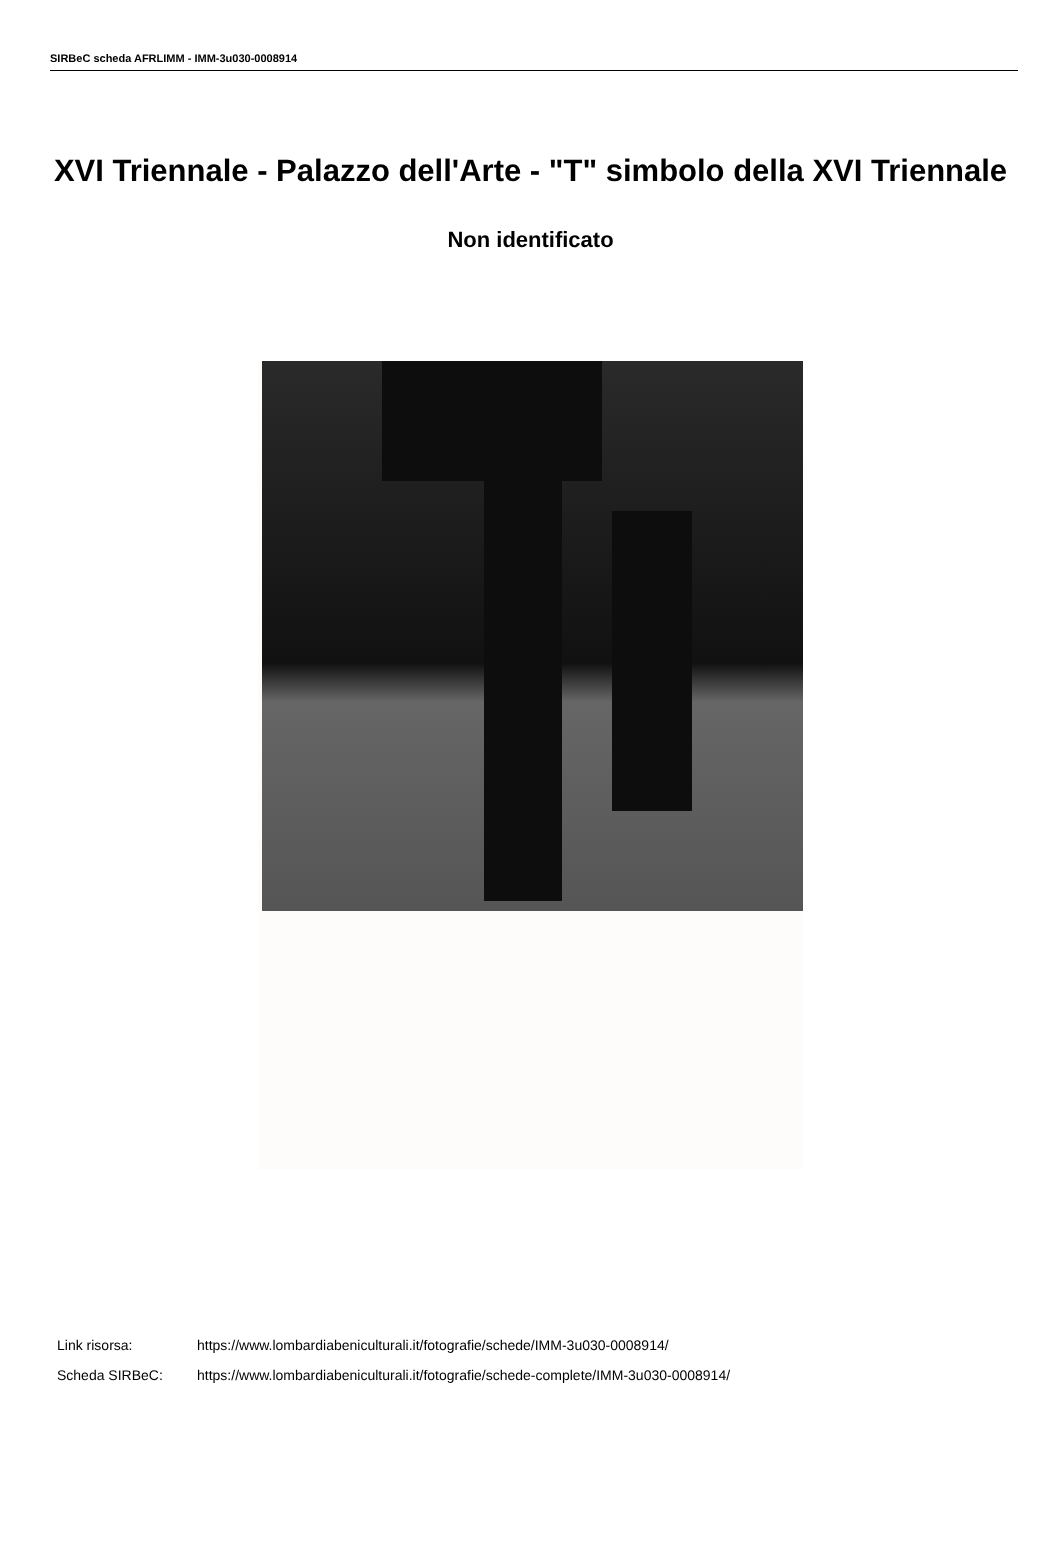SIRBeC scheda AFRLIMM - IMM-3u030-0008914
XVI Triennale - Palazzo dell'Arte - "T" simbolo della XVI Triennale
Non identificato
Link risorsa: https://www.lombardiabeniculturali.it/fotografie/schede/IMM-3u030-0008914/
Scheda SIRBeC: https://www.lombardiabeniculturali.it/fotografie/schede-complete/IMM-3u030-0008914/